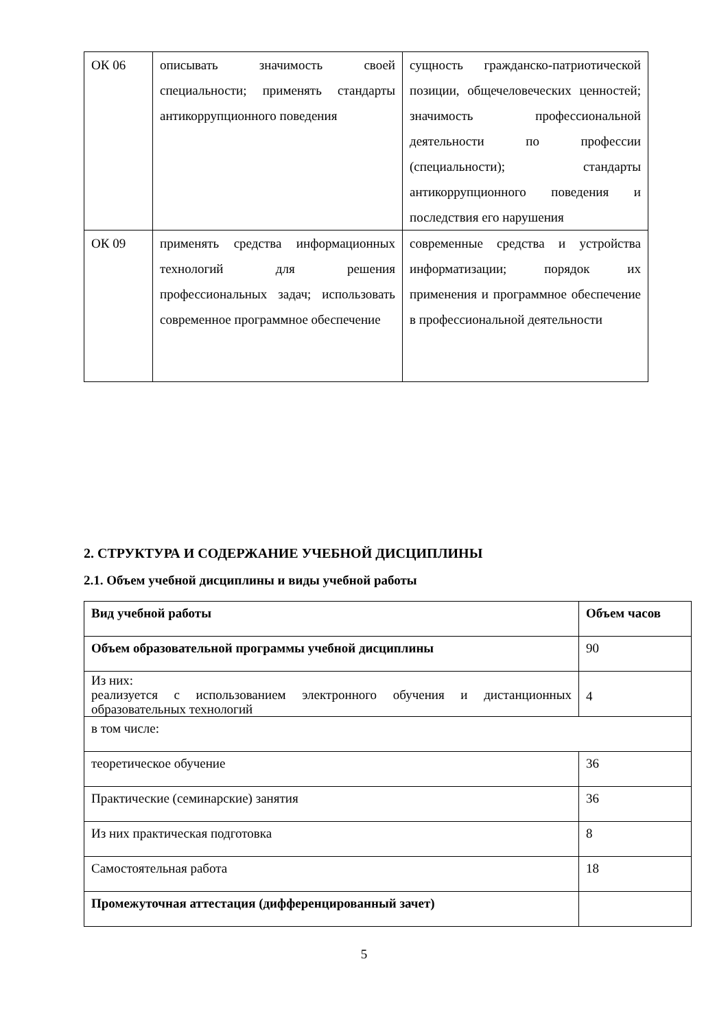| ОК 06 | описывать значимость своей специальности; применять стандарты антикоррупционного поведения | сущность гражданско-патриотической позиции, общечеловеческих ценностей; значимость профессиональной деятельности по профессии (специальности); стандарты антикоррупционного поведения и последствия его нарушения |
| ОК 09 | применять средства информационных технологий для решения профессиональных задач; использовать современное программное обеспечение | современные средства и устройства информатизации; порядок их применения и программное обеспечение в профессиональной деятельности |
2. СТРУКТУРА И СОДЕРЖАНИЕ УЧЕБНОЙ ДИСЦИПЛИНЫ
2.1. Объем учебной дисциплины и виды учебной работы
| Вид учебной работы | Объем часов |
| --- | --- |
| Объем образовательной программы учебной дисциплины | 90 |
| Из них: реализуется с использованием электронного обучения и дистанционных образовательных технологий | 4 |
| в том числе: | |
| теоретическое обучение | 36 |
| Практические (семинарские) занятия | 36 |
| Из них практическая подготовка | 8 |
| Самостоятельная работа | 18 |
| Промежуточная аттестация (дифференцированный зачет) | |
5